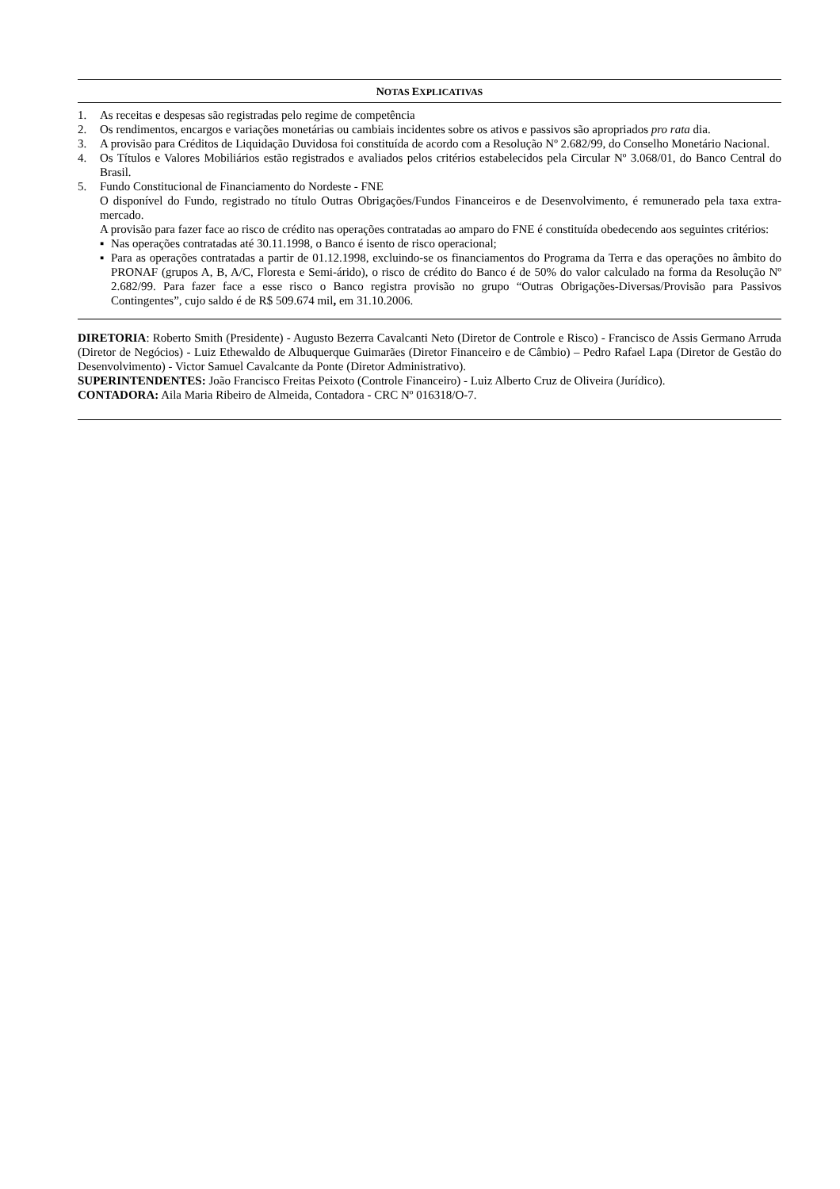NOTAS EXPLICATIVAS
1. As receitas e despesas são registradas pelo regime de competência
2. Os rendimentos, encargos e variações monetárias ou cambiais incidentes sobre os ativos e passivos são apropriados pro rata dia.
3. A provisão para Créditos de Liquidação Duvidosa foi constituída de acordo com a Resolução Nº 2.682/99, do Conselho Monetário Nacional.
4. Os Títulos e Valores Mobiliários estão registrados e avaliados pelos critérios estabelecidos pela Circular Nº 3.068/01, do Banco Central do Brasil.
5. Fundo Constitucional de Financiamento do Nordeste - FNE
O disponível do Fundo, registrado no título Outras Obrigações/Fundos Financeiros e de Desenvolvimento, é remunerado pela taxa extra-mercado.
A provisão para fazer face ao risco de crédito nas operações contratadas ao amparo do FNE é constituída obedecendo aos seguintes critérios:
▪ Nas operações contratadas até 30.11.1998, o Banco é isento de risco operacional;
▪ Para as operações contratadas a partir de 01.12.1998, excluindo-se os financiamentos do Programa da Terra e das operações no âmbito do PRONAF (grupos A, B, A/C, Floresta e Semi-árido), o risco de crédito do Banco é de 50% do valor calculado na forma da Resolução Nº 2.682/99. Para fazer face a esse risco o Banco registra provisão no grupo “Outras Obrigações-Diversas/Provisão para Passivos Contingentes”, cujo saldo é de R$ 509.674 mil, em 31.10.2006.
DIRETORIA: Roberto Smith (Presidente) - Augusto Bezerra Cavalcanti Neto (Diretor de Controle e Risco) - Francisco de Assis Germano Arruda (Diretor de Negócios) - Luiz Ethewaldo de Albuquerque Guimarães (Diretor Financeiro e de Câmbio) – Pedro Rafael Lapa (Diretor de Gestão do Desenvolvimento) - Victor Samuel Cavalcante da Ponte (Diretor Administrativo).
SUPERINTENDENTES: João Francisco Freitas Peixoto (Controle Financeiro) - Luiz Alberto Cruz de Oliveira (Jurídico).
CONTADORA: Aila Maria Ribeiro de Almeida, Contadora - CRC Nº 016318/O-7.